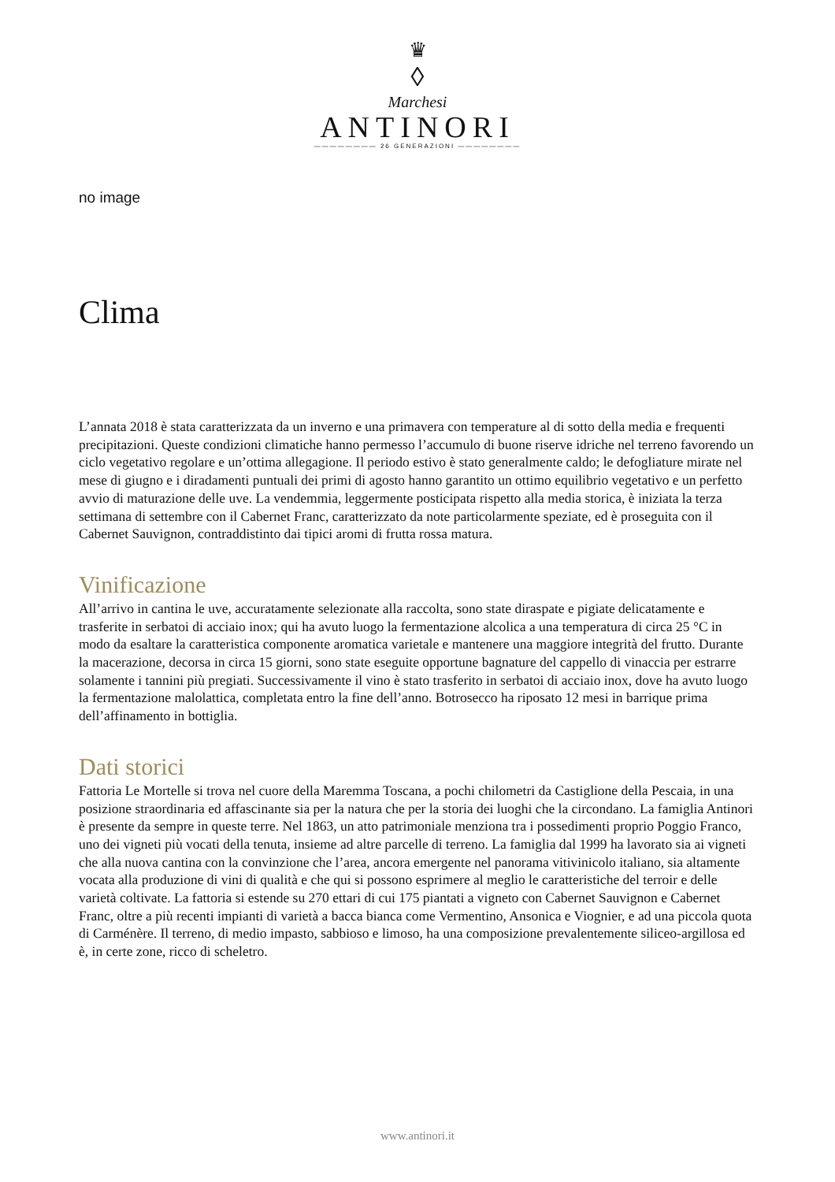♛
◊
Marchesi
ANTINORI
———————— 26 GENERAZIONI ————————
no image
Clima
L’annata 2018 è stata caratterizzata da un inverno e una primavera con temperature al di sotto della media e frequenti precipitazioni. Queste condizioni climatiche hanno permesso l’accumulo di buone riserve idriche nel terreno favorendo un ciclo vegetativo regolare e un’ottima allegagione. Il periodo estivo è stato generalmente caldo; le defogliature mirate nel mese di giugno e i diradamenti puntuali dei primi di agosto hanno garantito un ottimo equilibrio vegetativo e un perfetto avvio di maturazione delle uve. La vendemmia, leggermente posticipata rispetto alla media storica, è iniziata la terza settimana di settembre con il Cabernet Franc, caratterizzato da note particolarmente speziate, ed è proseguita con il Cabernet Sauvignon, contraddistinto dai tipici aromi di frutta rossa matura.
Vinificazione
All’arrivo in cantina le uve, accuratamente selezionate alla raccolta, sono state diraspate e pigiate delicatamente e trasferite in serbatoi di acciaio inox; qui ha avuto luogo la fermentazione alcolica a una temperatura di circa 25 °C in modo da esaltare la caratteristica componente aromatica varietale e mantenere una maggiore integrità del frutto. Durante la macerazione, decorsa in circa 15 giorni, sono state eseguite opportune bagnature del cappello di vinaccia per estrarre solamente i tannini più pregiati. Successivamente il vino è stato trasferito in serbatoi di acciaio inox, dove ha avuto luogo la fermentazione malolattica, completata entro la fine dell’anno. Botrosecco ha riposato 12 mesi in barrique prima dell’affinamento in bottiglia.
Dati storici
Fattoria Le Mortelle si trova nel cuore della Maremma Toscana, a pochi chilometri da Castiglione della Pescaia, in una posizione straordinaria ed affascinante sia per la natura che per la storia dei luoghi che la circondano. La famiglia Antinori è presente da sempre in queste terre. Nel 1863, un atto patrimoniale menziona tra i possedimenti proprio Poggio Franco, uno dei vigneti più vocati della tenuta, insieme ad altre parcelle di terreno. La famiglia dal 1999 ha lavorato sia ai vigneti che alla nuova cantina con la convinzione che l’area, ancora emergente nel panorama vitivinicolo italiano, sia altamente vocata alla produzione di vini di qualità e che qui si possono esprimere al meglio le caratteristiche del terroir e delle varietà coltivate. La fattoria si estende su 270 ettari di cui 175 piantati a vigneto con Cabernet Sauvignon e Cabernet Franc, oltre a più recenti impianti di varietà a bacca bianca come Vermentino, Ansonica e Viognier, e ad una piccola quota di Carménère. Il terreno, di medio impasto, sabbioso e limoso, ha una composizione prevalentemente siliceo-argillosa ed è, in certe zone, ricco di scheletro.
www.antinori.it